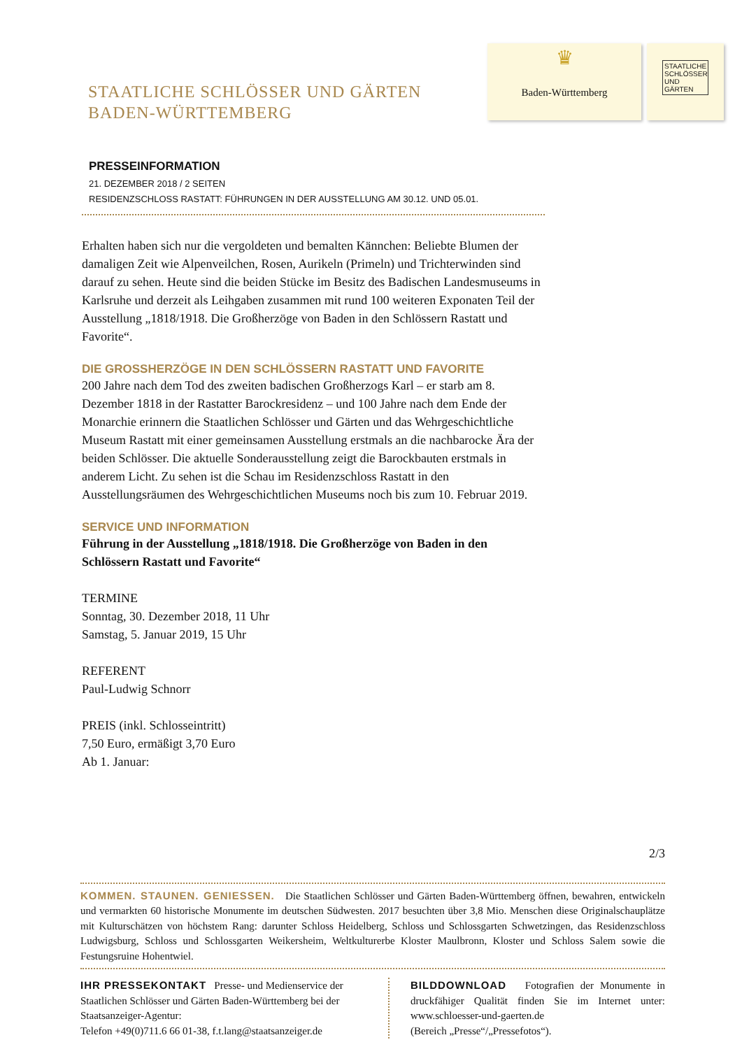STAATLICHE SCHLÖSSER UND GÄRTEN
BADEN-WÜRTTEMBERG
♛
Baden-Württemberg
STAATLICHE SCHLÖSSER UND GÄRTEN
PRESSEINFORMATION
21. DEZEMBER 2018 / 2 SEITEN
RESIDENZSCHLOSS RASTATT: FÜHRUNGEN IN DER AUSSTELLUNG AM 30.12. UND 05.01.
Erhalten haben sich nur die vergoldeten und bemalten Kännchen: Beliebte Blumen der damaligen Zeit wie Alpenveilchen, Rosen, Aurikeln (Primeln) und Trichterwinden sind darauf zu sehen. Heute sind die beiden Stücke im Besitz des Badischen Landesmuseums in Karlsruhe und derzeit als Leihgaben zusammen mit rund 100 weiteren Exponaten Teil der Ausstellung „1818/1918. Die Großherzöge von Baden in den Schlössern Rastatt und Favorite“.
DIE GROSSHERZÖGE IN DEN SCHLÖSSERN RASTATT UND FAVORITE
200 Jahre nach dem Tod des zweiten badischen Großherzogs Karl – er starb am 8. Dezember 1818 in der Rastatter Barockresidenz – und 100 Jahre nach dem Ende der Monarchie erinnern die Staatlichen Schlösser und Gärten und das Wehrgeschichtliche Museum Rastatt mit einer gemeinsamen Ausstellung erstmals an die nachbarocke Ära der beiden Schlösser. Die aktuelle Sonderausstellung zeigt die Barockbauten erstmals in anderem Licht. Zu sehen ist die Schau im Residenzschloss Rastatt in den Ausstellungsräumen des Wehrgeschichtlichen Museums noch bis zum 10. Februar 2019.
SERVICE UND INFORMATION
Führung in der Ausstellung „1818/1918. Die Großherzöge von Baden in den Schlössern Rastatt und Favorite“
TERMINE
Sonntag, 30. Dezember 2018, 11 Uhr
Samstag, 5. Januar 2019, 15 Uhr
REFERENT
Paul-Ludwig Schnorr
PREIS (inkl. Schlosseintritt)
7,50 Euro, ermäßigt 3,70 Euro
Ab 1. Januar:
2/3
KOMMEN. STAUNEN. GENIESSEN. Die Staatlichen Schlösser und Gärten Baden-Württemberg öffnen, bewahren, entwickeln und vermarkten 60 historische Monumente im deutschen Südwesten. 2017 besuchten über 3,8 Mio. Menschen diese Originalschauplätze mit Kulturschätzen von höchstem Rang: darunter Schloss Heidelberg, Schloss und Schlossgarten Schwetzingen, das Residenzschloss Ludwigsburg, Schloss und Schlossgarten Weikersheim, Weltkulturerbe Kloster Maulbronn, Kloster und Schloss Salem sowie die Festungsruine Hohentwiel.
IHR PRESSEKONTAKT Presse- und Medienservice der Staatlichen Schlösser und Gärten Baden-Württemberg bei der Staatsanzeiger-Agentur:
Telefon +49(0)711.6 66 01-38, f.t.lang@staatsanzeiger.de
BILDDOWNLOAD Fotografien der Monumente in druckfähiger Qualität finden Sie im Internet unter: www.schloesser-und-gaerten.de
(Bereich „Presse“/„Pressefotos“).